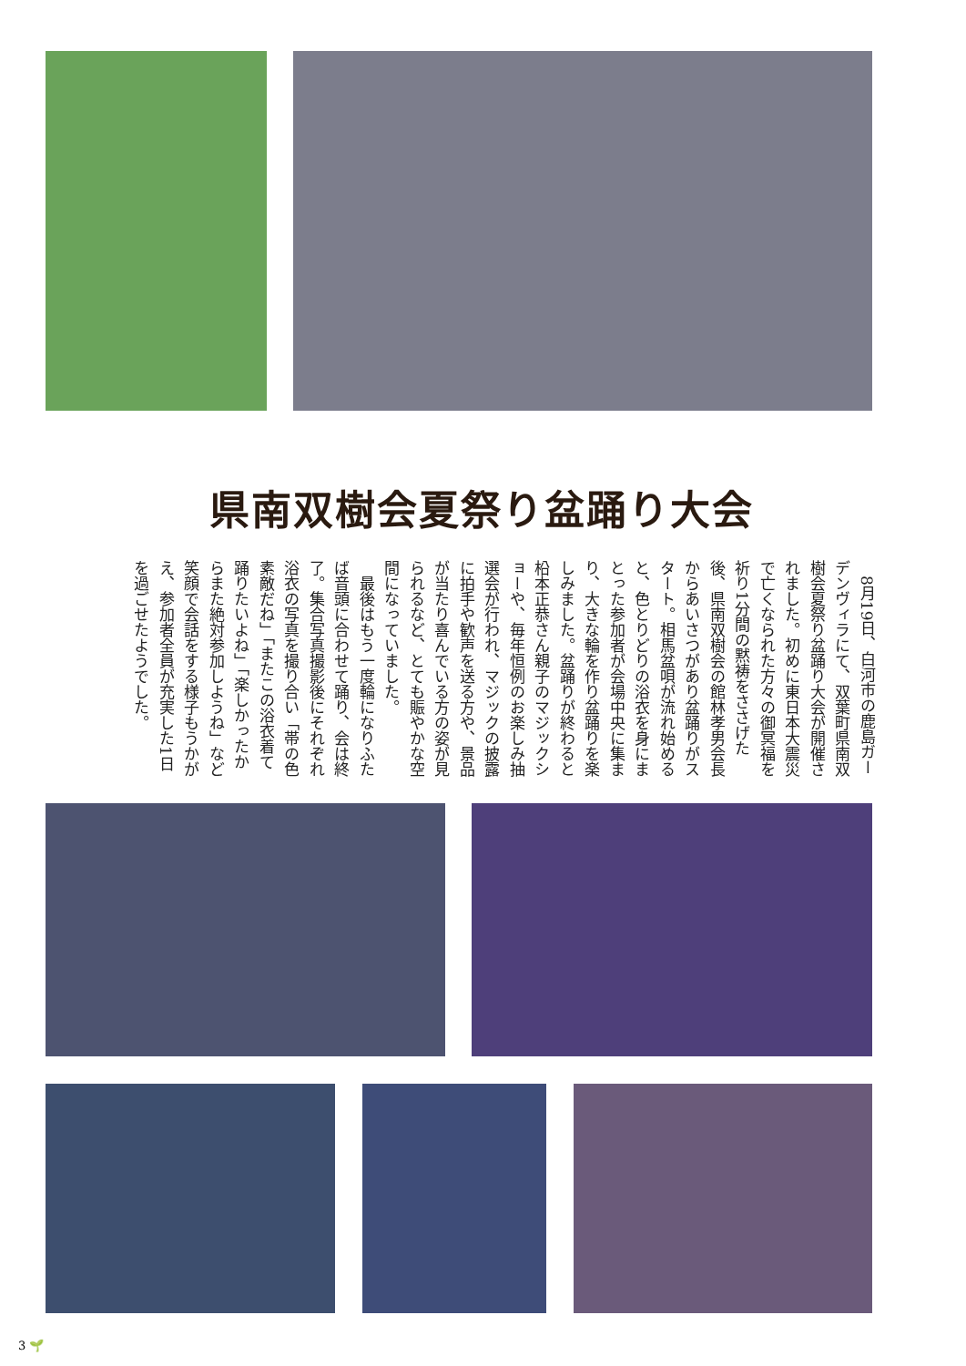県南双樹会夏祭り盆踊り大会
　8月19日、白河市の鹿島ガーデンヴィラにて、双葉町県南双樹会夏祭り盆踊り大会が開催されました。初めに東日本大震災で亡くなられた方々の御冥福を祈り1分間の黙祷をささげた後、県南双樹会の館林孝男会長からあいさつがあり盆踊りがスタート。相馬盆唄が流れ始めると、色とりどりの浴衣を身にまとった参加者が会場中央に集まり、大きな輪を作り盆踊りを楽しみました。盆踊りが終わると柗本正恭さん親子のマジックショーや、毎年恒例のお楽しみ抽選会が行われ、マジックの披露に拍手や歓声を送る方や、景品が当たり喜んでいる方の姿が見られるなど、とても賑やかな空間になっていました。
　最後はもう一度輪になりふたば音頭に合わせて踊り、会は終了。集合写真撮影後にそれぞれ浴衣の写真を撮り合い「帯の色素敵だね」「またこの浴衣着て踊りたいよね」「楽しかったからまた絶対参加しようね」など笑顔で会話をする様子もうかがえ、参加者全員が充実した1日を過ごせたようでした。
3 🌱